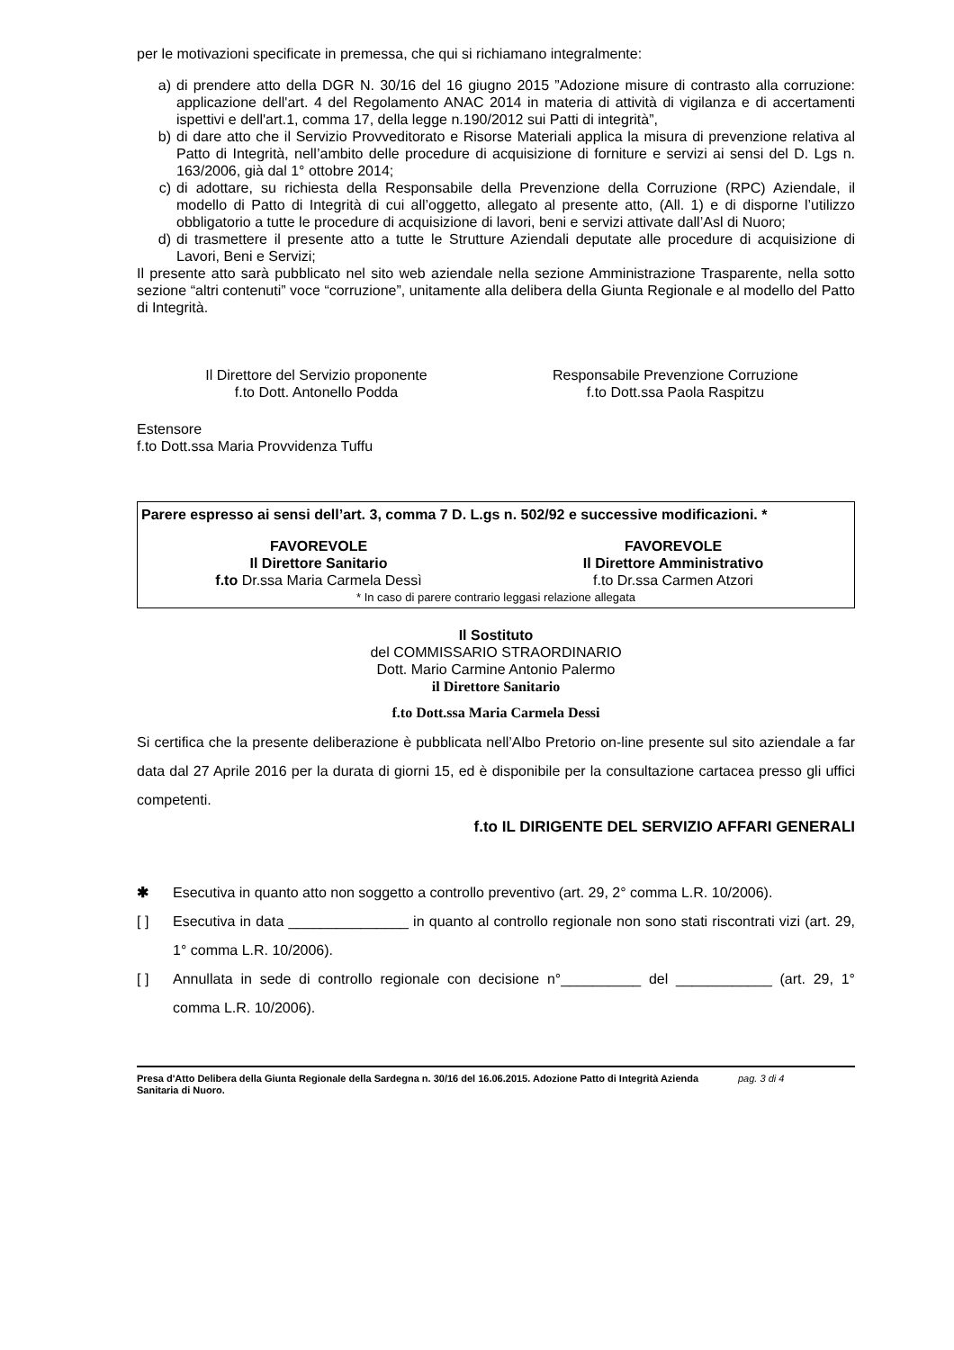per le motivazioni specificate in premessa, che qui si richiamano integralmente:
a) di prendere atto della DGR N. 30/16 del 16 giugno 2015 ”Adozione misure di contrasto alla corruzione: applicazione dell'art. 4 del Regolamento ANAC 2014 in materia di attività di vigilanza e di accertamenti ispettivi e dell'art.1, comma 17, della legge n.190/2012 sui Patti di integrità”,
b) di dare atto che il Servizio Provveditorato e Risorse Materiali applica la misura di prevenzione relativa al Patto di Integrità, nell’ambito delle procedure di acquisizione di forniture e servizi ai sensi del D. Lgs n. 163/2006, già dal 1° ottobre 2014;
c) di adottare, su richiesta della Responsabile della Prevenzione della Corruzione (RPC) Aziendale, il modello di Patto di Integrità di cui all’oggetto, allegato al presente atto, (All. 1) e di disporne l’utilizzo obbligatorio a tutte le procedure di acquisizione di lavori, beni e servizi attivate dall’Asl di Nuoro;
d) di trasmettere il presente atto a tutte le Strutture Aziendali deputate alle procedure di acquisizione di Lavori, Beni e Servizi;
Il presente atto sarà pubblicato nel sito web aziendale nella sezione Amministrazione Trasparente, nella sotto sezione “altri contenuti” voce “corruzione”, unitamente alla delibera della Giunta Regionale e al modello del Patto di Integrità.
Il Direttore del Servizio proponente
f.to Dott. Antonello Podda
Responsabile Prevenzione Corruzione
f.to Dott.ssa Paola Raspitzu
Estensore
f.to Dott.ssa Maria Provvidenza Tuffu
Parere espresso ai sensi dell’art. 3, comma 7 D. L.gs n. 502/92 e successive modificazioni. *
FAVOREVOLE
Il Direttore Sanitario
f.to Dr.ssa Maria Carmela Dessì
FAVOREVOLE
Il Direttore Amministrativo
f.to Dr.ssa Carmen Atzori
* In caso di parere contrario leggasi relazione allegata
Il Sostituto
del COMMISSARIO STRAORDINARIO
Dott. Mario Carmine Antonio Palermo
il Direttore Sanitario
f.to Dott.ssa Maria Carmela Dessi
Si certifica che la presente deliberazione è pubblicata nell’Albo Pretorio on-line presente sul sito aziendale a far data dal 27 Aprile 2016 per la durata di giorni 15, ed è disponibile per la consultazione cartacea presso gli uffici competenti.
f.to IL DIRIGENTE DEL SERVIZIO AFFARI GENERALI
✱ Esecutiva in quanto atto non soggetto a controllo preventivo (art. 29, 2° comma L.R. 10/2006).
[ ] Esecutiva in data _______________ in quanto al controllo regionale non sono stati riscontrati vizi (art. 29, 1° comma L.R. 10/2006).
[ ] Annullata in sede di controllo regionale con decisione n°__________ del ____________ (art. 29, 1° comma L.R. 10/2006).
Presa d'Atto Delibera della Giunta Regionale della Sardegna n. 30/16 del 16.06.2015. Adozione Patto di Integrità Azienda Sanitaria di Nuoro. pag. 3 di 4